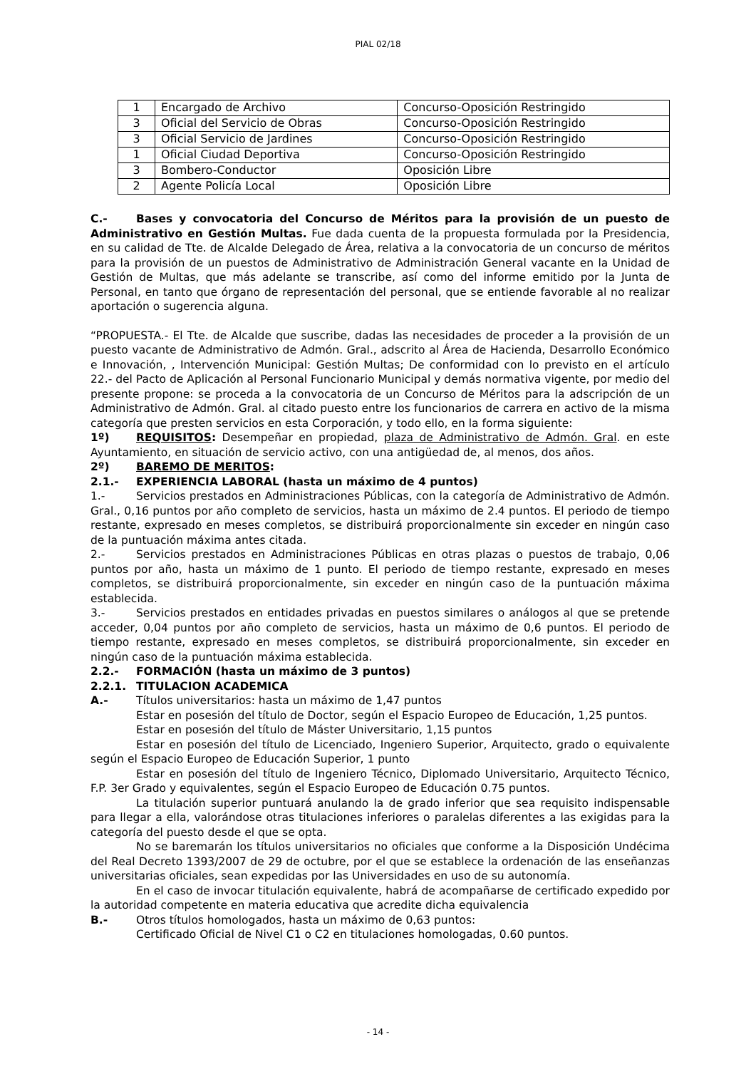PIAL 02/18
| 1 | Encargado de Archivo | Concurso-Oposición Restringido |
| 3 | Oficial del Servicio de Obras | Concurso-Oposición Restringido |
| 3 | Oficial Servicio de Jardines | Concurso-Oposición Restringido |
| 1 | Oficial Ciudad Deportiva | Concurso-Oposición Restringido |
| 3 | Bombero-Conductor | Oposición Libre |
| 2 | Agente Policía Local | Oposición Libre |
C.- Bases y convocatoria del Concurso de Méritos para la provisión de un puesto de Administrativo en Gestión Multas. Fue dada cuenta de la propuesta formulada por la Presidencia, en su calidad de Tte. de Alcalde Delegado de Área, relativa a la convocatoria de un concurso de méritos para la provisión de un puestos de Administrativo de Administración General vacante en la Unidad de Gestión de Multas, que más adelante se transcribe, así como del informe emitido por la Junta de Personal, en tanto que órgano de representación del personal, que se entiende favorable al no realizar aportación o sugerencia alguna.
“PROPUESTA.- El Tte. de Alcalde que suscribe, dadas las necesidades de proceder a la provisión de un puesto vacante de Administrativo de Admón. Gral., adscrito al Área de Hacienda, Desarrollo Económico e Innovación, , Intervención Municipal: Gestión Multas; De conformidad con lo previsto en el artículo 22.- del Pacto de Aplicación al Personal Funcionario Municipal y demás normativa vigente, por medio del presente propone: se proceda a la convocatoria de un Concurso de Méritos para la adscripción de un Administrativo de Admón. Gral. al citado puesto entre los funcionarios de carrera en activo de la misma categoría que presten servicios en esta Corporación, y todo ello, en la forma siguiente:
1º) REQUISITOS: Desempeñar en propiedad, plaza de Administrativo de Admón. Gral. en este Ayuntamiento, en situación de servicio activo, con una antigüedad de, al menos, dos años.
2º) BAREMO DE MERITOS:
2.1.- EXPERIENCIA LABORAL (hasta un máximo de 4 puntos)
1.- Servicios prestados en Administraciones Públicas, con la categoría de Administrativo de Admón. Gral., 0,16 puntos por año completo de servicios, hasta un máximo de 2.4 puntos. El periodo de tiempo restante, expresado en meses completos, se distribuirá proporcionalmente sin exceder en ningún caso de la puntuación máxima antes citada.
2.- Servicios prestados en Administraciones Públicas en otras plazas o puestos de trabajo, 0,06 puntos por año, hasta un máximo de 1 punto. El periodo de tiempo restante, expresado en meses completos, se distribuirá proporcionalmente, sin exceder en ningún caso de la puntuación máxima establecida.
3.- Servicios prestados en entidades privadas en puestos similares o análogos al que se pretende acceder, 0,04 puntos por año completo de servicios, hasta un máximo de 0,6 puntos. El periodo de tiempo restante, expresado en meses completos, se distribuirá proporcionalmente, sin exceder en ningún caso de la puntuación máxima establecida.
2.2.- FORMACIÓN (hasta un máximo de 3 puntos)
2.2.1. TITULACION ACADEMICA
A.- Títulos universitarios: hasta un máximo de 1,47 puntos
Estar en posesión del título de Doctor, según el Espacio Europeo de Educación, 1,25 puntos.
Estar en posesión del título de Máster Universitario, 1,15 puntos
Estar en posesión del título de Licenciado, Ingeniero Superior, Arquitecto, grado o equivalente según el Espacio Europeo de Educación Superior, 1 punto
Estar en posesión del título de Ingeniero Técnico, Diplomado Universitario, Arquitecto Técnico, F.P. 3er Grado y equivalentes, según el Espacio Europeo de Educación 0.75 puntos.
La titulación superior puntuará anulando la de grado inferior que sea requisito indispensable para llegar a ella, valorándose otras titulaciones inferiores o paralelas diferentes a las exigidas para la categoría del puesto desde el que se opta.
No se baremarán los títulos universitarios no oficiales que conforme a la Disposición Undécima del Real Decreto 1393/2007 de 29 de octubre, por el que se establece la ordenación de las enseñanzas universitarias oficiales, sean expedidas por las Universidades en uso de su autonomía.
En el caso de invocar titulación equivalente, habrá de acompañarse de certificado expedido por la autoridad competente en materia educativa que acredite dicha equivalencia
B.- Otros títulos homologados, hasta un máximo de 0,63 puntos:
Certificado Oficial de Nivel C1 o C2 en titulaciones homologadas, 0.60 puntos.
- 14 -